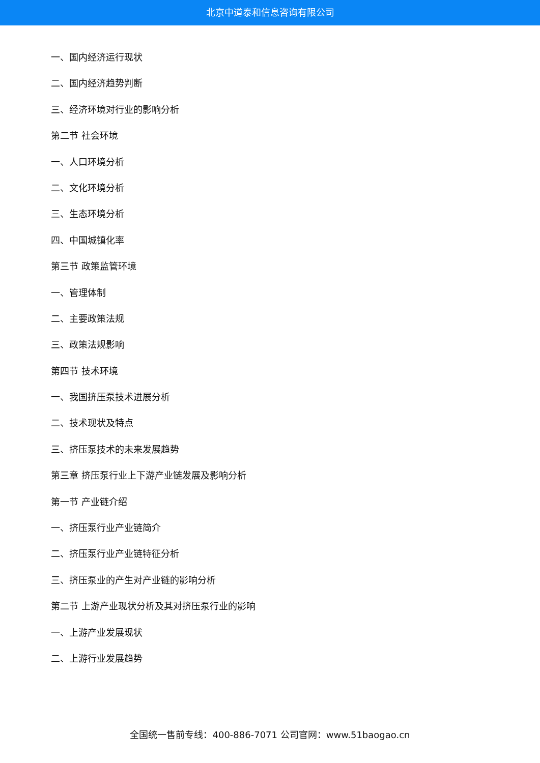北京中道泰和信息咨询有限公司
一、国内经济运行现状
二、国内经济趋势判断
三、经济环境对行业的影响分析
第二节 社会环境
一、人口环境分析
二、文化环境分析
三、生态环境分析
四、中国城镇化率
第三节 政策监管环境
一、管理体制
二、主要政策法规
三、政策法规影响
第四节 技术环境
一、我国挤压泵技术进展分析
二、技术现状及特点
三、挤压泵技术的未来发展趋势
第三章 挤压泵行业上下游产业链发展及影响分析
第一节 产业链介绍
一、挤压泵行业产业链简介
二、挤压泵行业产业链特征分析
三、挤压泵业的产生对产业链的影响分析
第二节 上游产业现状分析及其对挤压泵行业的影响
一、上游产业发展现状
二、上游行业发展趋势
全国统一售前专线：400-886-7071 公司官网：www.51baogao.cn